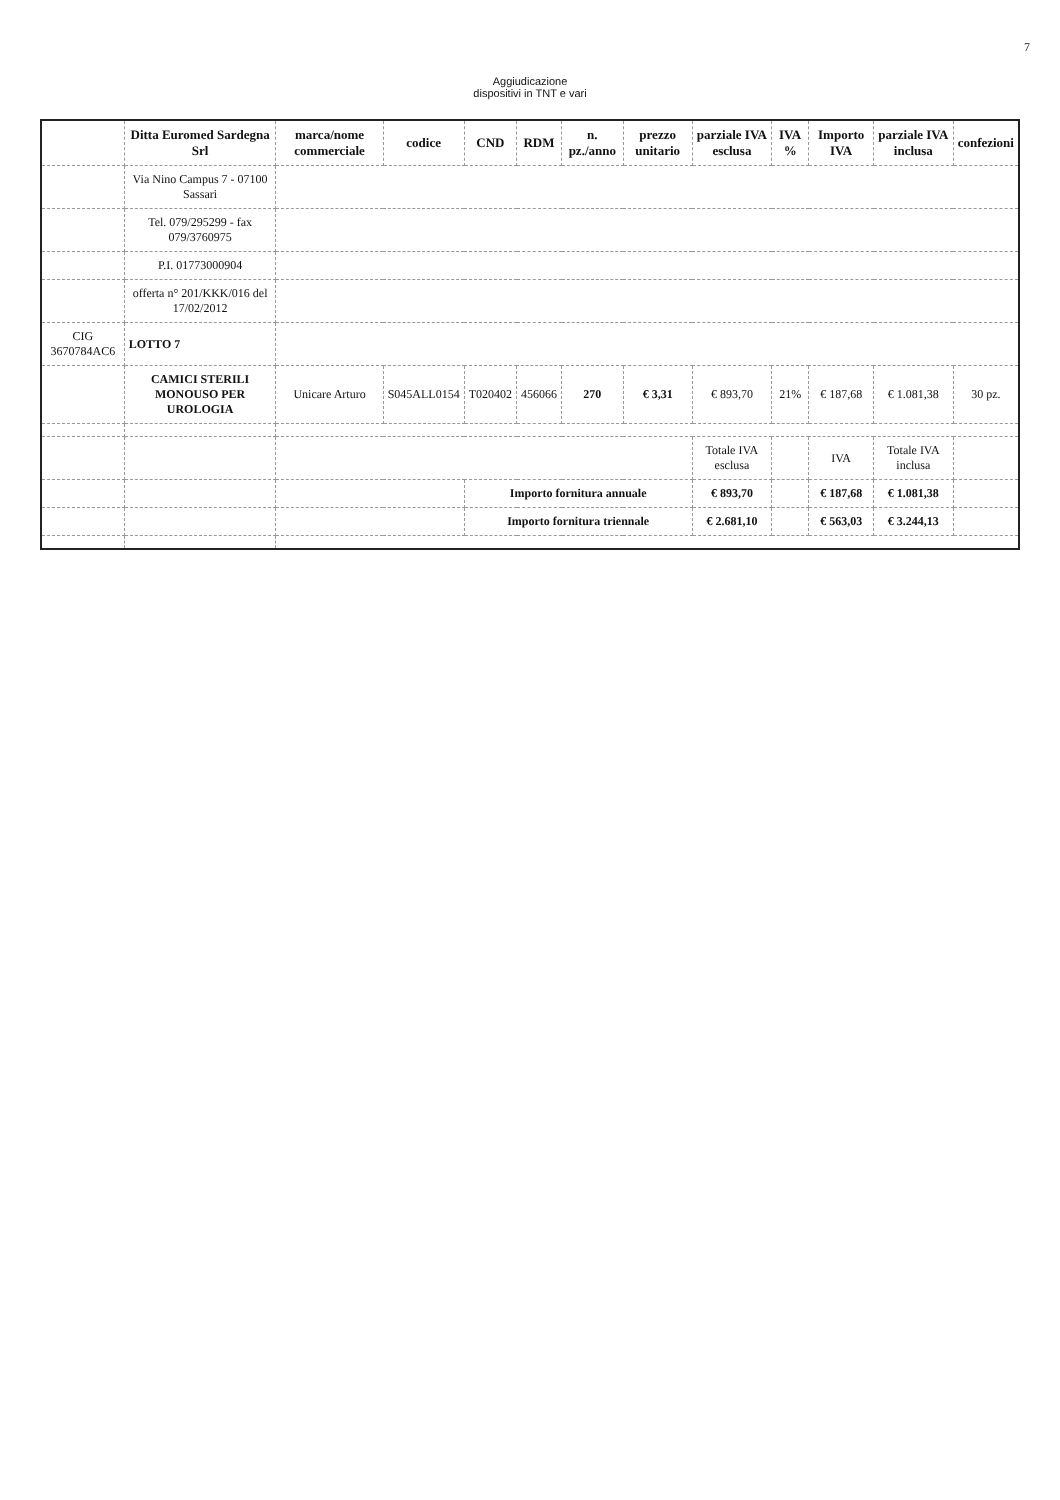7
Aggiudicazione
dispositivi in TNT e vari
| | Ditta Euromed Sardegna Srl | marca/nome commerciale | codice | CND | RDM | n. pz./anno | prezzo unitario | parziale IVA esclusa | IVA % | Importo IVA | parziale IVA inclusa | confezioni |
| --- | --- | --- | --- | --- | --- | --- | --- | --- | --- | --- | --- | --- |
| | Via Nino Campus 7 - 07100 Sassari | | | | | | | | | | | |
| | Tel. 079/295299 - fax 079/3760975 | | | | | | | | | | | |
| | P.I. 01773000904 | | | | | | | | | | | |
| | offerta n° 201/KKK/016 del 17/02/2012 | | | | | | | | | | | |
| CIG 3670784AC6 | LOTTO 7 | | | | | | | | | | | |
| | CAMICI STERILI MONOUSO PER UROLOGIA | Unicare Arturo | S045ALL0154 | T020402 | 456066 | 270 | € 3,31 | € 893,70 | 21% | € 187,68 | € 1.081,38 | 30 pz. |
| | | | | | | | | Totale IVA esclusa | | IVA | Totale IVA inclusa | |
| | | | | Importo fornitura annuale | | | | € 893,70 | | € 187,68 | € 1.081,38 | |
| | | | | Importo fornitura triennale | | | | € 2.681,10 | | € 563,03 | € 3.244,13 | |